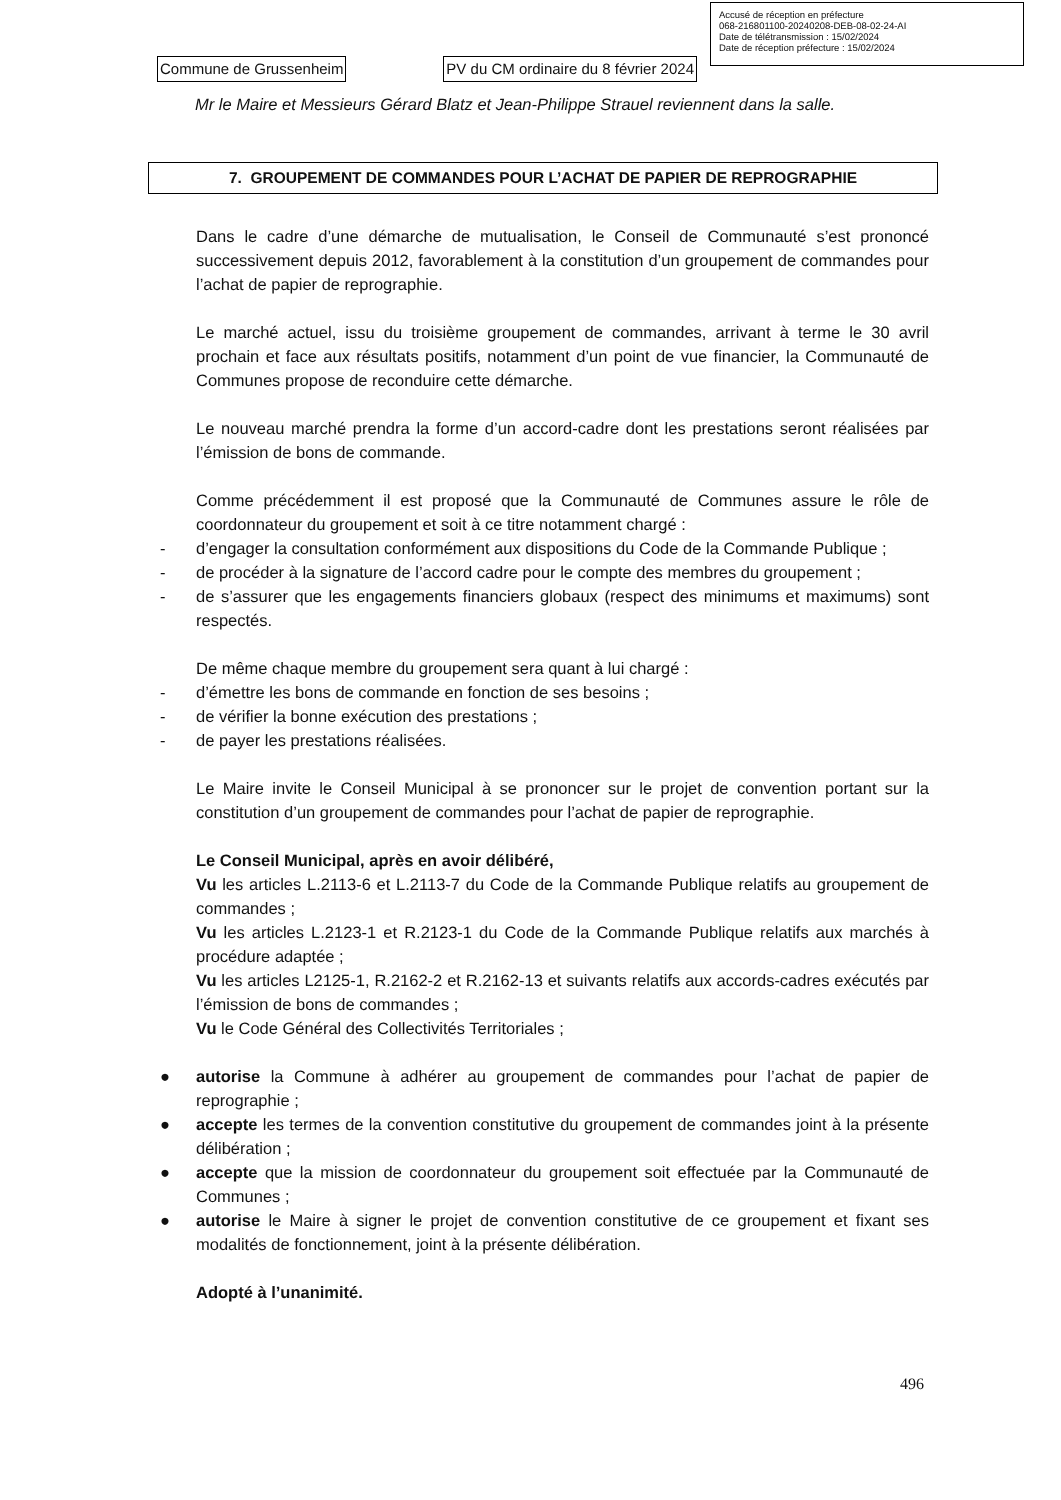Accusé de réception en préfecture
068-216801100-20240208-DEB-08-02-24-AI
Date de télétransmission : 15/02/2024
Date de réception préfecture : 15/02/2024
Commune de Grussenheim PV du CM ordinaire du 8 février 2024
Mr le Maire et Messieurs Gérard Blatz et Jean-Philippe Strauel reviennent dans la salle.
7. GROUPEMENT DE COMMANDES POUR L’ACHAT DE PAPIER DE REPROGRAPHIE
Dans le cadre d’une démarche de mutualisation, le Conseil de Communauté s’est prononcé successivement depuis 2012, favorablement à la constitution d’un groupement de commandes pour l’achat de papier de reprographie.
Le marché actuel, issu du troisième groupement de commandes, arrivant à terme le 30 avril prochain et face aux résultats positifs, notamment d’un point de vue financier, la Communauté de Communes propose de reconduire cette démarche.
Le nouveau marché prendra la forme d’un accord-cadre dont les prestations seront réalisées par l’émission de bons de commande.
Comme précédemment il est proposé que la Communauté de Communes assure le rôle de coordonnateur du groupement et soit à ce titre notamment chargé :
- d’engager la consultation conformément aux dispositions du Code de la Commande Publique ;
- de procéder à la signature de l’accord cadre pour le compte des membres du groupement ;
- de s’assurer que les engagements financiers globaux (respect des minimums et maximums) sont respectés.
De même chaque membre du groupement sera quant à lui chargé :
- d’émettre les bons de commande en fonction de ses besoins ;
- de vérifier la bonne exécution des prestations ;
- de payer les prestations réalisées.
Le Maire invite le Conseil Municipal à se prononcer sur le projet de convention portant sur la constitution d’un groupement de commandes pour l’achat de papier de reprographie.
Le Conseil Municipal, après en avoir délibéré,
Vu les articles L.2113-6 et L.2113-7 du Code de la Commande Publique relatifs au groupement de commandes ;
Vu les articles L.2123-1 et R.2123-1 du Code de la Commande Publique relatifs aux marchés à procédure adaptée ;
Vu les articles L2125-1, R.2162-2 et R.2162-13 et suivants relatifs aux accords-cadres exécutés par l’émission de bons de commandes ;
Vu le Code Général des Collectivités Territoriales ;
● autorise la Commune à adhérer au groupement de commandes pour l’achat de papier de reprographie ;
● accepte les termes de la convention constitutive du groupement de commandes joint à la présente délibération ;
● accepte que la mission de coordonnateur du groupement soit effectuée par la Communauté de Communes ;
● autorise le Maire à signer le projet de convention constitutive de ce groupement et fixant ses modalités de fonctionnement, joint à la présente délibération.
Adopté à l’unanimité.
496